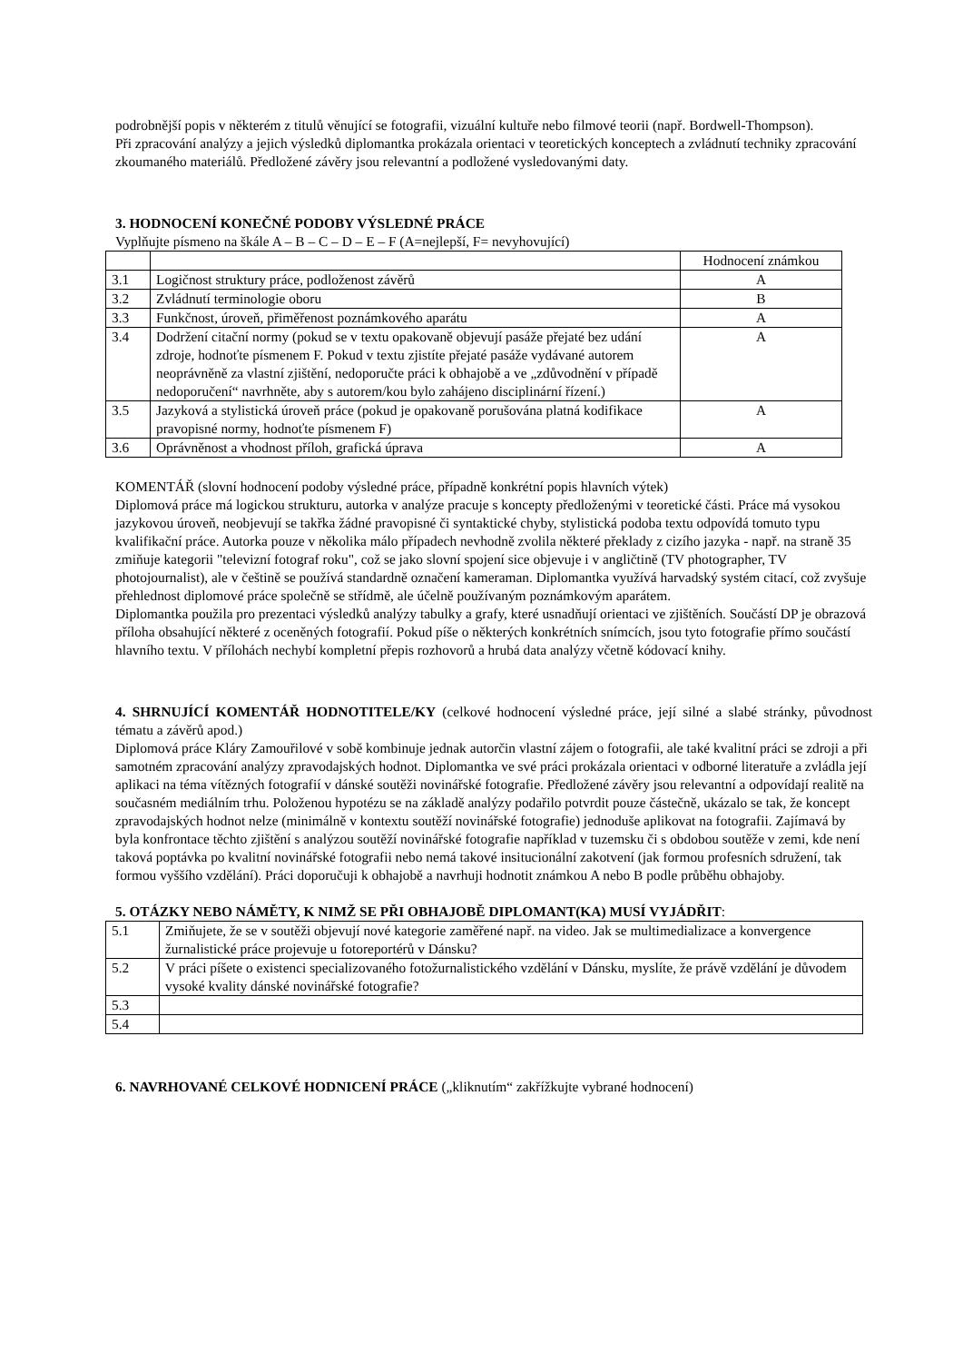podrobnější popis v některém z titulů věnující se fotografii, vizuální kultuře nebo filmové teorii (např. Bordwell-Thompson).
Při zpracování analýzy a jejich výsledků diplomantka prokázala orientaci v teoretických konceptech a zvládnutí techniky zpracování zkoumaného materiálů. Předložené závěry jsou relevantní a podložené vysledovanými daty.
3. HODNOCENÍ KONEČNÉ PODOBY VÝSLEDNÉ PRÁCE
Vyplňujte písmeno na škále A – B – C – D – E – F (A=nejlepší, F= nevyhovující)
| | | Hodnocení známkou |
| 3.1 | Logičnost struktury práce, podloženost závěrů | A |
| 3.2 | Zvládnutí terminologie oboru | B |
| 3.3 | Funkčnost, úroveň, přiměřenost poznámkového aparátu | A |
| 3.4 | Dodržení citační normy (pokud se v textu opakovaně objevují pasáže přejaté bez udání zdroje, hodnoťte písmenem F. Pokud v textu zjistíte přejaté pasáže vydávané autorem neoprávněně za vlastní zjištění, nedoporučte práci k obhajobě a ve „zdůvodnění v případě nedoporučení“ navrhněte, aby s autorem/kou bylo zahájeno disciplinární řízení.) | A |
| 3.5 | Jazyková a stylistická úroveň práce (pokud je opakovaně porušována platná kodifikace pravopisné normy, hodnoťte písmenem F) | A |
| 3.6 | Oprávněnost a vhodnost příloh, grafická úprava | A |
KOMENTÁŘ (slovní hodnocení podoby výsledné práce, případně konkrétní popis hlavních výtek)
Diplomová práce má logickou strukturu, autorka v analýze pracuje s koncepty předloženými v teoretické části. Práce má vysokou jazykovou úroveň, neobjevují se takřka žádné pravopisné či syntaktické chyby, stylistická podoba textu odpovídá tomuto typu kvalifikační práce. Autorka pouze v několika málo případech nevhodně zvolila některé překlady z cizího jazyka - např. na straně 35 zmiňuje kategorii "televizní fotograf roku", což se jako slovní spojení sice objevuje i v angličtině (TV photographer, TV photojournalist), ale v češtině se používá standardně označení kameraman. Diplomantka využívá harvadský systém citací, což zvyšuje přehlednost diplomové práce společně se střídmě, ale účelně používaným poznámkovým aparátem.
Diplomantka použila pro prezentaci výsledků analýzy tabulky a grafy, které usnadňují orientaci ve zjištěních. Součástí DP je obrazová příloha obsahující některé z oceněných fotografií. Pokud píše o některých konkrétních snímcích, jsou tyto fotografie přímo součástí hlavního textu. V přílohách nechybí kompletní přepis rozhovorů a hrubá data analýzy včetně kódovací knihy.
4. SHRNUJÍCÍ KOMENTÁŘ HODNOTITELE/KY (celkové hodnocení výsledné práce, její silné a slabé stránky, původnost tématu a závěrů apod.)
Diplomová práce Kláry Zamouřilové v sobě kombinuje jednak autorčin vlastní zájem o fotografii, ale také kvalitní práci se zdroji a při samotném zpracování analýzy zpravodajských hodnot. Diplomantka ve své práci prokázala orientaci v odborné literatuře a zvládla její aplikaci na téma vítězných fotografií v dánské soutěži novinářské fotografie. Předložené závěry jsou relevantní a odpovídají realitě na současném mediálním trhu. Položenou hypotézu se na základě analýzy podařilo potvrdit pouze částečně, ukázalo se tak, že koncept zpravodajských hodnot nelze (minimálně v kontextu soutěží novinářské fotografie) jednoduše aplikovat na fotografii. Zajímavá by byla konfrontace těchto zjištění s analýzou soutěží novinářské fotografie například v tuzemsku či s obdobou soutěže v zemi, kde není taková poptávka po kvalitní novinářské fotografii nebo nemá takové insitucionální zakotvení (jak formou profesních sdružení, tak formou vyššího vzdělání). Práci doporučuji k obhajobě a navrhuji hodnotit známkou A nebo B podle průběhu obhajoby.
5. OTÁZKY NEBO NÁMĚTY, K NIMŽ SE PŘI OBHAJOBĚ DIPLOMANT(KA) MUSÍ VYJÁDŘIT:
| 5.1 | Zmiňujete, že se v soutěži objevují nové kategorie zaměřené např. na video. Jak se multimedializace a konvergence žurnalistické práce projevuje u fotoreportérů v Dánsku? |
| 5.2 | V práci píšete o existenci specializovaného fotožurnalistického vzdělání v Dánsku, myslíte, že právě vzdělání je důvodem vysoké kvality dánské novinářské fotografie? |
| 5.3 | |
| 5.4 | |
6. NAVRHOVANÉ CELKOVÉ HODNICENÍ PRÁCE („kliknutím“ zakřížkujte vybrané hodnocení)